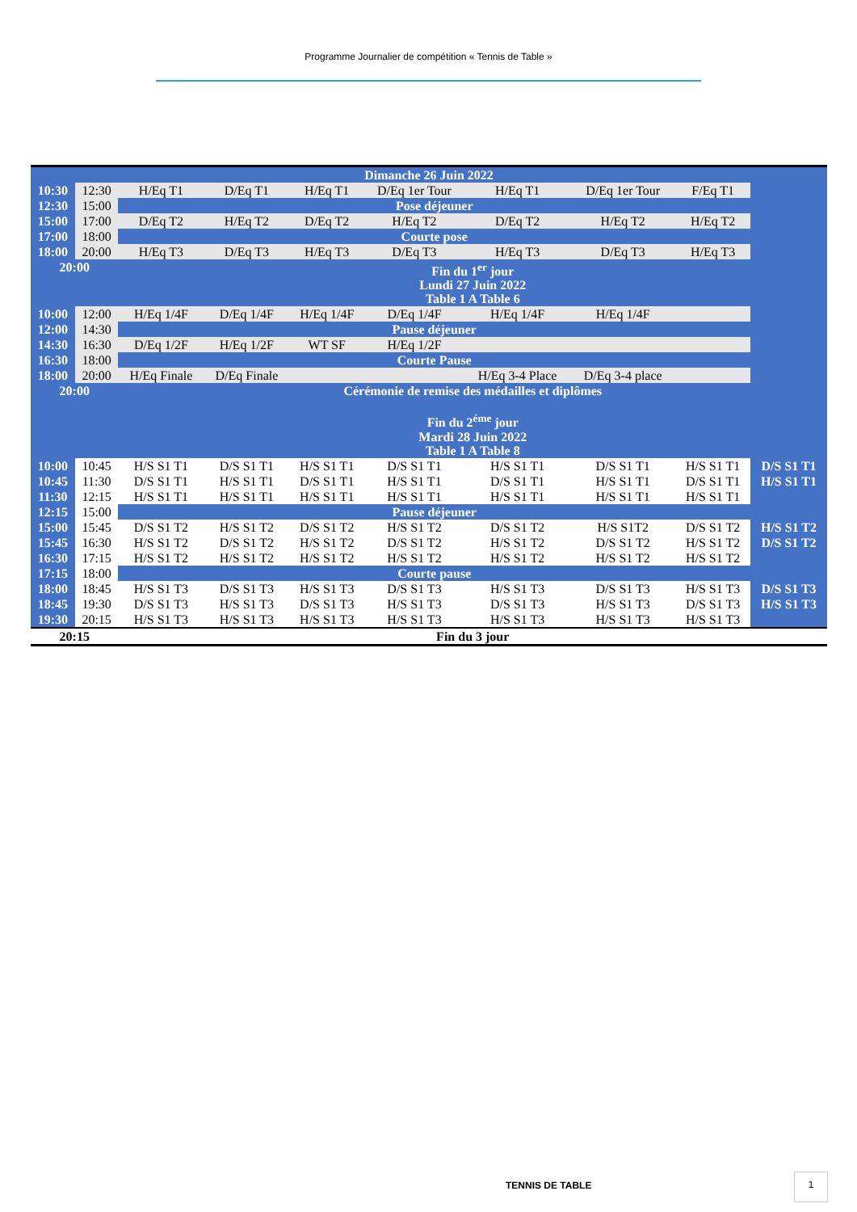Programme Journalier de compétition « Tennis de Table »
| Dimanche 26 Juin 2022 | | | | | | | | | |
| 10:30 | 12:30 | H/Eq T1 | D/Eq T1 | H/Eq T1 | D/Eq 1er Tour | H/Eq T1 | D/Eq 1er Tour | F/Eq T1 | |
| 12:30 | 15:00 | Pose déjeuner | | | | | | | |
| 15:00 | 17:00 | D/Eq T2 | H/Eq T2 | D/Eq T2 | H/Eq T2 | D/Eq T2 | H/Eq T2 | H/Eq T2 | |
| 17:00 | 18:00 | Courte pose | | | | | | | |
| 18:00 | 20:00 | H/Eq T3 | D/Eq T3 | H/Eq T3 | D/Eq T3 | H/Eq T3 | D/Eq T3 | H/Eq T3 | |
| 20:00 | | Fin du 1<sup>er</sup> jour Lundi 27 Juin 2022 Table 1 A Table 6 | | | | | | | |
| 10:00 | 12:00 | H/Eq 1/4F | D/Eq 1/4F | H/Eq 1/4F | D/Eq 1/4F | H/Eq 1/4F | H/Eq 1/4F | | |
| 12:00 | 14:30 | Pause déjeuner | | | | | | | |
| 14:30 | 16:30 | D/Eq 1/2F | H/Eq 1/2F | WT SF | H/Eq 1/2F | | | | |
| 16:30 | 18:00 | Courte Pause | | | | | | | |
| 18:00 | 20:00 | H/Eq Finale | D/Eq Finale | | | H/Eq 3-4 Place | D/Eq 3-4 place | | |
| 20:00 | | Cérémonie de remise des médailles et diplômes Fin du 2<sup>éme</sup> jour Mardi 28 Juin 2022 Table 1 A Table 8 | | | | | | | |
| 10:00 | 10:45 | H/S S1 T1 | D/S S1 T1 | H/S S1 T1 | D/S S1 T1 | H/S S1 T1 | D/S S1 T1 | H/S S1 T1 | D/S S1 T1 |
| 10:45 | 11:30 | D/S S1 T1 | H/S S1 T1 | D/S S1 T1 | H/S S1 T1 | D/S S1 T1 | H/S S1 T1 | D/S S1 T1 | H/S S1 T1 |
| 11:30 | 12:15 | H/S S1 T1 | H/S S1 T1 | H/S S1 T1 | H/S S1 T1 | H/S S1 T1 | H/S S1 T1 | H/S S1 T1 | |
| 12:15 | 15:00 | Pause déjeuner | | | | | | | |
| 15:00 | 15:45 | D/S S1 T2 | H/S S1 T2 | D/S S1 T2 | H/S S1 T2 | D/S S1 T2 | H/S S1T2 | D/S S1 T2 | H/S S1 T2 |
| 15:45 | 16:30 | H/S S1 T2 | D/S S1 T2 | H/S S1 T2 | D/S S1 T2 | H/S S1 T2 | D/S S1 T2 | H/S S1 T2 | D/S S1 T2 |
| 16:30 | 17:15 | H/S S1 T2 | H/S S1 T2 | H/S S1 T2 | H/S S1 T2 | H/S S1 T2 | H/S S1 T2 | H/S S1 T2 | |
| 17:15 | 18:00 | Courte pause | | | | | | | |
| 18:00 | 18:45 | H/S S1 T3 | D/S S1 T3 | H/S S1 T3 | D/S S1 T3 | H/S S1 T3 | D/S S1 T3 | H/S S1 T3 | D/S S1 T3 |
| 18:45 | 19:30 | D/S S1 T3 | H/S S1 T3 | D/S S1 T3 | H/S S1 T3 | D/S S1 T3 | H/S S1 T3 | D/S S1 T3 | H/S S1 T3 |
| 19:30 | 20:15 | H/S S1 T3 | H/S S1 T3 | H/S S1 T3 | H/S S1 T3 | H/S S1 T3 | H/S S1 T3 | H/S S1 T3 | |
| 20:15 | | Fin du 3 jour | | | | | | | |
TENNIS DE TABLE
1